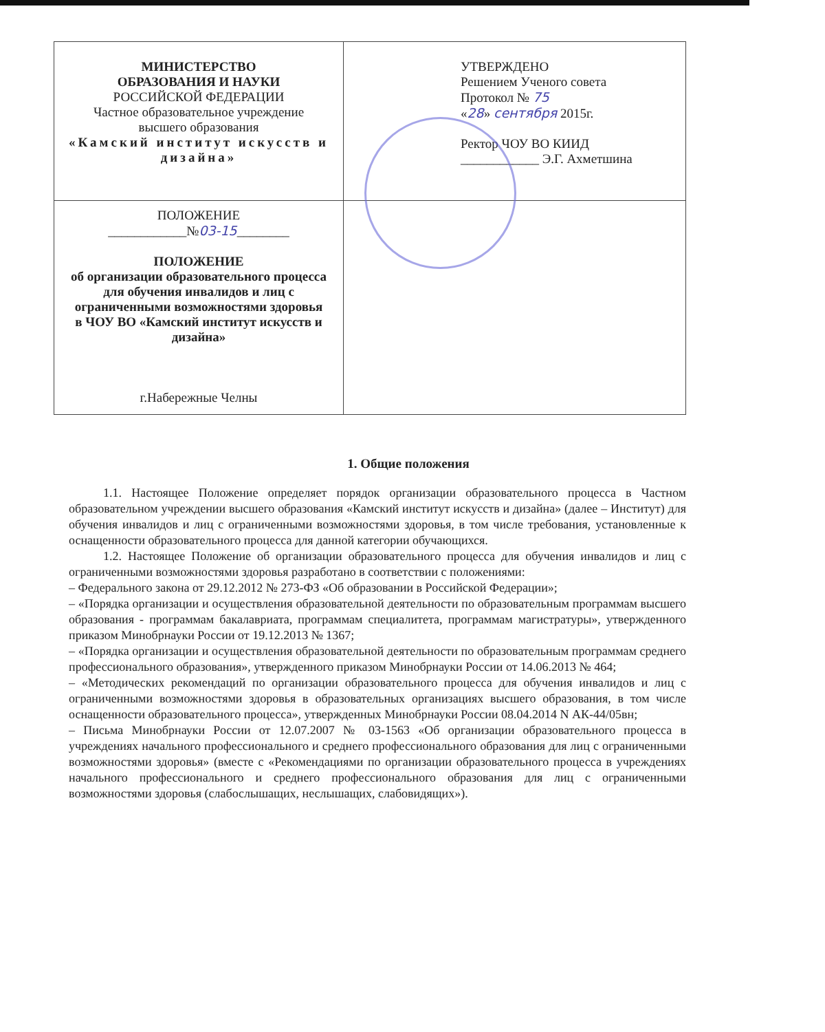| МИНИСТЕРСТВО ОБРАЗОВАНИЯ И НАУКИ РОССИЙСКОЙ ФЕДЕРАЦИИ Частное образовательное учреждение высшего образования «Камский институт искусств и дизайна» | УТВЕРЖДЕНО Решением Ученого совета Протокол № 75 « 28 » сентября 2015г. Ректор ЧОУ ВО КИИД ____________ Э.Г. Ахметшина |
| ПОЛОЖЕНИЕ ____________№ 03-15 ________ ПОЛОЖЕНИЕ об организации образовательного процесса для обучения инвалидов и лиц с ограниченными возможностями здоровья в ЧОУ ВО «Камский институт искусств и дизайна» г.Набережные Челны | |
1. Общие положения
1.1. Настоящее Положение определяет порядок организации образовательного процесса в Частном образовательном учреждении высшего образования «Камский институт искусств и дизайна» (далее – Институт) для обучения инвалидов и лиц с ограниченными возможностями здоровья, в том числе требования, установленные к оснащенности образовательного процесса для данной категории обучающихся.
1.2. Настоящее Положение об организации образовательного процесса для обучения инвалидов и лиц с ограниченными возможностями здоровья разработано в соответствии с положениями:
– Федерального закона от 29.12.2012 № 273-ФЗ «Об образовании в Российской Федерации»;
– «Порядка организации и осуществления образовательной деятельности по образовательным программам высшего образования - программам бакалавриата, программам специалитета, программам магистратуры», утвержденного приказом Минобрнауки России от 19.12.2013 № 1367;
– «Порядка организации и осуществления образовательной деятельности по образовательным программам среднего профессионального образования», утвержденного приказом Минобрнауки России от 14.06.2013 № 464;
– «Методических рекомендаций по организации образовательного процесса для обучения инвалидов и лиц с ограниченными возможностями здоровья в образовательных организациях высшего образования, в том числе оснащенности образовательного процесса», утвержденных Минобрнауки России 08.04.2014 N АК-44/05вн;
– Письма Минобрнауки России от 12.07.2007 № 03-1563 «Об организации образовательного процесса в учреждениях начального профессионального и среднего профессионального образования для лиц с ограниченными возможностями здоровья» (вместе с «Рекомендациями по организации образовательного процесса в учреждениях начального профессионального и среднего профессионального образования для лиц с ограниченными возможностями здоровья (слабослышащих, неслышащих, слабовидящих»).